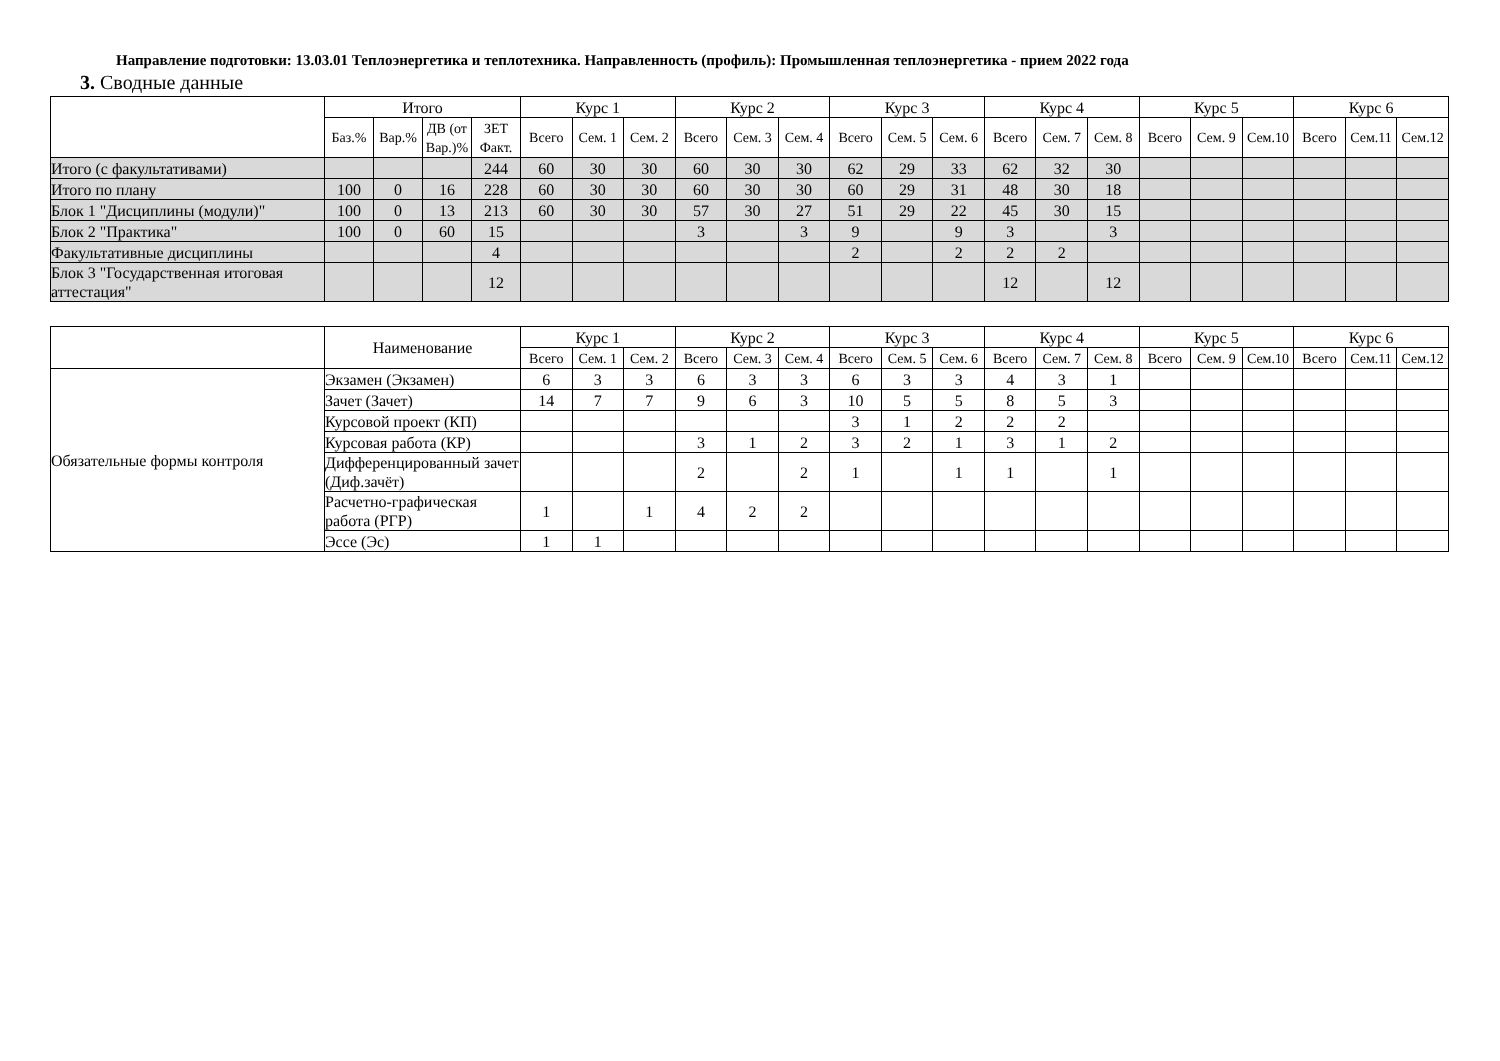Направление подготовки: 13.03.01 Теплоэнергетика и теплотехника. Направленность (профиль): Промышленная теплоэнергетика - прием 2022 года
3. Сводные данные
| | Итого | | | | Курс 1 | | | Курс 2 | | | Курс 3 | | | Курс 4 | | | Курс 5 | | | Курс 6 | | |
| --- | --- | --- | --- | --- | --- | --- | --- | --- | --- | --- | --- | --- | --- | --- | --- | --- | --- | --- | --- | --- | --- | --- |
| | Баз.% | Вар.% | ДВ (от Вар.)% | ЗЕТ Факт. | Всего | Сем. 1 | Сем. 2 | Всего | Сем. 3 | Сем. 4 | Всего | Сем. 5 | Сем. 6 | Всего | Сем. 7 | Сем. 8 | Всего | Сем. 9 | Сем.10 | Всего | Сем.11 | Сем.12 |
| Итого (с факультативами) | | | | 244 | 60 | 30 | 30 | 60 | 30 | 30 | 62 | 29 | 33 | 62 | 32 | 30 | | | | | | |
| Итого по плану | 100 | 0 | 16 | 228 | 60 | 30 | 30 | 60 | 30 | 30 | 60 | 29 | 31 | 48 | 30 | 18 | | | | | | |
| Блок 1 "Дисциплины (модули)" | 100 | 0 | 13 | 213 | 60 | 30 | 30 | 57 | 30 | 27 | 51 | 29 | 22 | 45 | 30 | 15 | | | | | | |
| Блок 2 "Практика" | 100 | 0 | 60 | 15 | | | | 3 | | 3 | 9 | | 9 | 3 | | 3 | | | | | | |
| Факультативные дисциплины | | | | 4 | | | | | | | 2 | | 2 | 2 | 2 | | | | | | | |
| Блок 3 "Государственная итоговая аттестация" | | | | 12 | | | | | | | | | | 12 | | 12 | | | | | | |
| | Наименование | Курс 1 | | | Курс 2 | | | Курс 3 | | | Курс 4 | | | Курс 5 | | | Курс 6 | | |
| --- | --- | --- | --- | --- | --- | --- | --- | --- | --- | --- | --- | --- | --- | --- | --- | --- | --- | --- | --- |
| | | Всего | Сем. 1 | Сем. 2 | Всего | Сем. 3 | Сем. 4 | Всего | Сем. 5 | Сем. 6 | Всего | Сем. 7 | Сем. 8 | Всего | Сем. 9 | Сем.10 | Всего | Сем.11 | Сем.12 |
| Обязательные формы контроля | Экзамен (Экзамен) | 6 | 3 | 3 | 6 | 3 | 3 | 6 | 3 | 3 | 4 | 3 | 1 | | | | | | |
| | Зачет (Зачет) | 14 | 7 | 7 | 9 | 6 | 3 | 10 | 5 | 5 | 8 | 5 | 3 | | | | | | |
| | Курсовой проект (КП) | | | | | | | 3 | 1 | 2 | 2 | 2 | | | | | | | |
| | Курсовая работа (КР) | | | | 3 | 1 | 2 | 3 | 2 | 1 | 3 | 1 | 2 | | | | | | |
| | Дифференцированный зачет (Диф.зачёт) | | | | 2 | | 2 | 1 | | 1 | 1 | | 1 | | | | | | |
| | Расчетно-графическая работа (РГР) | 1 | | 1 | 4 | 2 | 2 | | | | | | | | | | | | |
| | Эссе (Эс) | 1 | 1 | | | | | | | | | | | | | | | | |